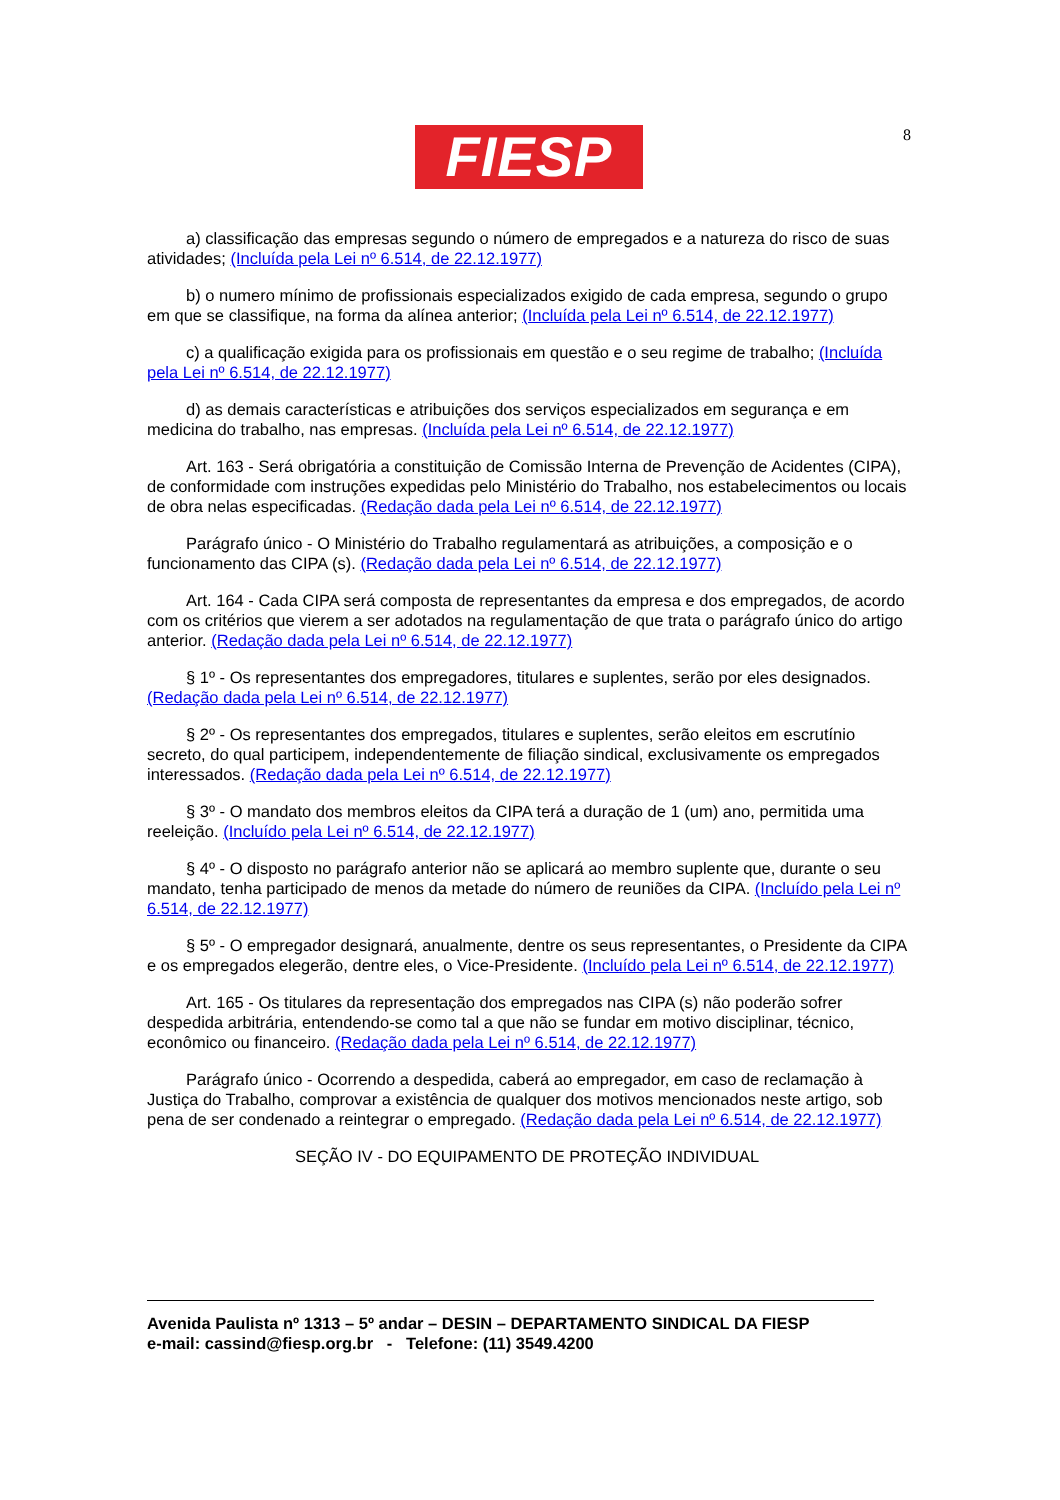8
FIESP
a) classificação das empresas segundo o número de empregados e a natureza do risco de suas atividades; (Incluída pela Lei nº 6.514, de 22.12.1977)
b) o numero mínimo de profissionais especializados exigido de cada empresa, segundo o grupo em que se classifique, na forma da alínea anterior; (Incluída pela Lei nº 6.514, de 22.12.1977)
c) a qualificação exigida para os profissionais em questão e o seu regime de trabalho; (Incluída pela Lei nº 6.514, de 22.12.1977)
d) as demais características e atribuições dos serviços especializados em segurança e em medicina do trabalho, nas empresas. (Incluída pela Lei nº 6.514, de 22.12.1977)
Art. 163 - Será obrigatória a constituição de Comissão Interna de Prevenção de Acidentes (CIPA), de conformidade com instruções expedidas pelo Ministério do Trabalho, nos estabelecimentos ou locais de obra nelas especificadas. (Redação dada pela Lei nº 6.514, de 22.12.1977)
Parágrafo único - O Ministério do Trabalho regulamentará as atribuições, a composição e o funcionamento das CIPA (s). (Redação dada pela Lei nº 6.514, de 22.12.1977)
Art. 164 - Cada CIPA será composta de representantes da empresa e dos empregados, de acordo com os critérios que vierem a ser adotados na regulamentação de que trata o parágrafo único do artigo anterior. (Redação dada pela Lei nº 6.514, de 22.12.1977)
§ 1º - Os representantes dos empregadores, titulares e suplentes, serão por eles designados. (Redação dada pela Lei nº 6.514, de 22.12.1977)
§ 2º - Os representantes dos empregados, titulares e suplentes, serão eleitos em escrutínio secreto, do qual participem, independentemente de filiação sindical, exclusivamente os empregados interessados. (Redação dada pela Lei nº 6.514, de 22.12.1977)
§ 3º - O mandato dos membros eleitos da CIPA terá a duração de 1 (um) ano, permitida uma reeleição. (Incluído pela Lei nº 6.514, de 22.12.1977)
§ 4º - O disposto no parágrafo anterior não se aplicará ao membro suplente que, durante o seu mandato, tenha participado de menos da metade do número de reuniões da CIPA. (Incluído pela Lei nº 6.514, de 22.12.1977)
§ 5º - O empregador designará, anualmente, dentre os seus representantes, o Presidente da CIPA e os empregados elegerão, dentre eles, o Vice-Presidente. (Incluído pela Lei nº 6.514, de 22.12.1977)
Art. 165 - Os titulares da representação dos empregados nas CIPA (s) não poderão sofrer despedida arbitrária, entendendo-se como tal a que não se fundar em motivo disciplinar, técnico, econômico ou financeiro. (Redação dada pela Lei nº 6.514, de 22.12.1977)
Parágrafo único - Ocorrendo a despedida, caberá ao empregador, em caso de reclamação à Justiça do Trabalho, comprovar a existência de qualquer dos motivos mencionados neste artigo, sob pena de ser condenado a reintegrar o empregado. (Redação dada pela Lei nº 6.514, de 22.12.1977)
SEÇÃO IV - DO EQUIPAMENTO DE PROTEÇÃO INDIVIDUAL
Avenida Paulista nº 1313 – 5º andar – DESIN – DEPARTAMENTO SINDICAL DA FIESP
e-mail: cassind@fiesp.org.br - Telefone: (11) 3549.4200